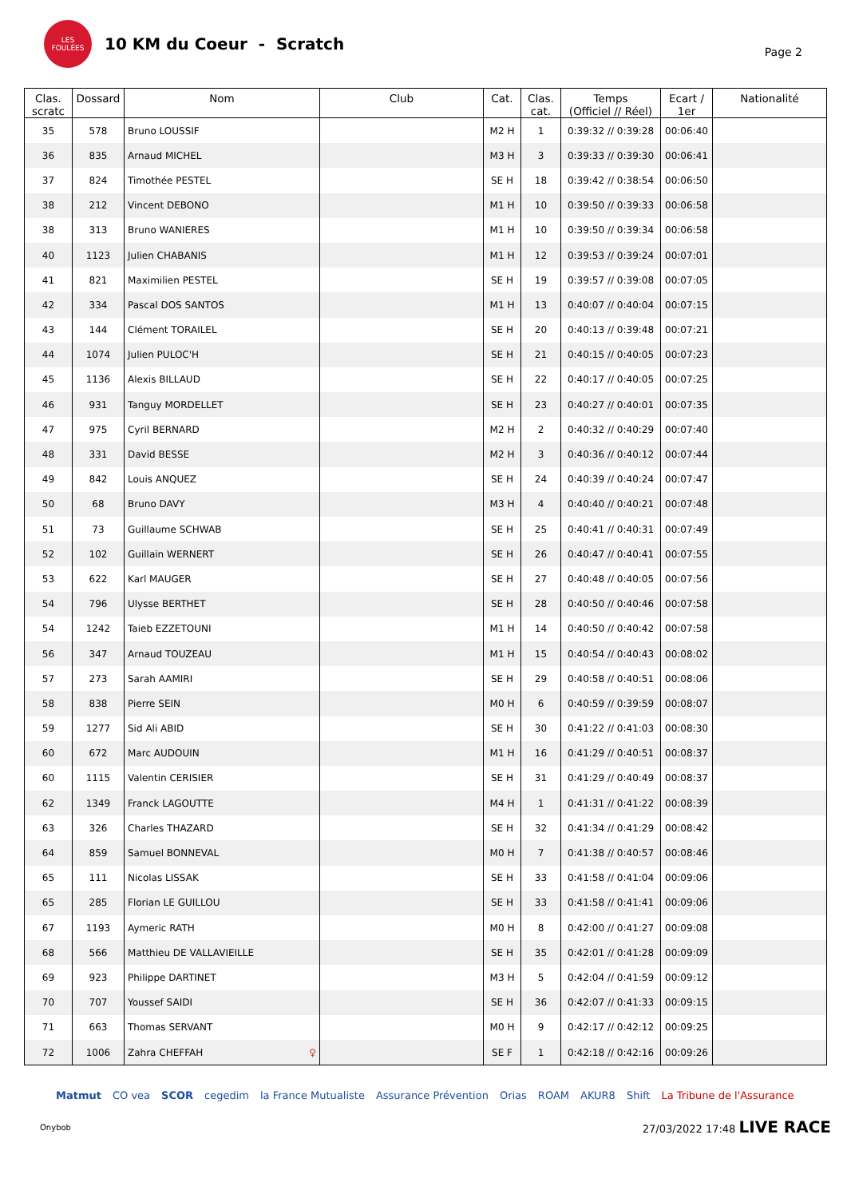LES FOULÉES
10 KM du Coeur - Scratch
Page 2
| Clas. scratc | Dossard | Nom | Club | Cat. | Clas. cat. | Temps (Officiel // Réel) | Ecart / 1er | Nationalité |
| --- | --- | --- | --- | --- | --- | --- | --- | --- |
| 35 | 578 | Bruno LOUSSIF | | M2 H | 1 | 0:39:32 // 0:39:28 | 00:06:40 | |
| 36 | 835 | Arnaud MICHEL | | M3 H | 3 | 0:39:33 // 0:39:30 | 00:06:41 | |
| 37 | 824 | Timothée PESTEL | | SE H | 18 | 0:39:42 // 0:38:54 | 00:06:50 | |
| 38 | 212 | Vincent DEBONO | | M1 H | 10 | 0:39:50 // 0:39:33 | 00:06:58 | |
| 38 | 313 | Bruno WANIERES | | M1 H | 10 | 0:39:50 // 0:39:34 | 00:06:58 | |
| 40 | 1123 | Julien CHABANIS | | M1 H | 12 | 0:39:53 // 0:39:24 | 00:07:01 | |
| 41 | 821 | Maximilien PESTEL | | SE H | 19 | 0:39:57 // 0:39:08 | 00:07:05 | |
| 42 | 334 | Pascal DOS SANTOS | | M1 H | 13 | 0:40:07 // 0:40:04 | 00:07:15 | |
| 43 | 144 | Clément TORAILEL | | SE H | 20 | 0:40:13 // 0:39:48 | 00:07:21 | |
| 44 | 1074 | Julien PULOC'H | | SE H | 21 | 0:40:15 // 0:40:05 | 00:07:23 | |
| 45 | 1136 | Alexis BILLAUD | | SE H | 22 | 0:40:17 // 0:40:05 | 00:07:25 | |
| 46 | 931 | Tanguy MORDELLET | | SE H | 23 | 0:40:27 // 0:40:01 | 00:07:35 | |
| 47 | 975 | Cyril BERNARD | | M2 H | 2 | 0:40:32 // 0:40:29 | 00:07:40 | |
| 48 | 331 | David BESSE | | M2 H | 3 | 0:40:36 // 0:40:12 | 00:07:44 | |
| 49 | 842 | Louis ANQUEZ | | SE H | 24 | 0:40:39 // 0:40:24 | 00:07:47 | |
| 50 | 68 | Bruno DAVY | | M3 H | 4 | 0:40:40 // 0:40:21 | 00:07:48 | |
| 51 | 73 | Guillaume SCHWAB | | SE H | 25 | 0:40:41 // 0:40:31 | 00:07:49 | |
| 52 | 102 | Guillain WERNERT | | SE H | 26 | 0:40:47 // 0:40:41 | 00:07:55 | |
| 53 | 622 | Karl MAUGER | | SE H | 27 | 0:40:48 // 0:40:05 | 00:07:56 | |
| 54 | 796 | Ulysse BERTHET | | SE H | 28 | 0:40:50 // 0:40:46 | 00:07:58 | |
| 54 | 1242 | Taieb EZZETOUNI | | M1 H | 14 | 0:40:50 // 0:40:42 | 00:07:58 | |
| 56 | 347 | Arnaud TOUZEAU | | M1 H | 15 | 0:40:54 // 0:40:43 | 00:08:02 | |
| 57 | 273 | Sarah AAMIRI | | SE H | 29 | 0:40:58 // 0:40:51 | 00:08:06 | |
| 58 | 838 | Pierre SEIN | | M0 H | 6 | 0:40:59 // 0:39:59 | 00:08:07 | |
| 59 | 1277 | Sid Ali ABID | | SE H | 30 | 0:41:22 // 0:41:03 | 00:08:30 | |
| 60 | 672 | Marc AUDOUIN | | M1 H | 16 | 0:41:29 // 0:40:51 | 00:08:37 | |
| 60 | 1115 | Valentin CERISIER | | SE H | 31 | 0:41:29 // 0:40:49 | 00:08:37 | |
| 62 | 1349 | Franck LAGOUTTE | | M4 H | 1 | 0:41:31 // 0:41:22 | 00:08:39 | |
| 63 | 326 | Charles THAZARD | | SE H | 32 | 0:41:34 // 0:41:29 | 00:08:42 | |
| 64 | 859 | Samuel BONNEVAL | | M0 H | 7 | 0:41:38 // 0:40:57 | 00:08:46 | |
| 65 | 111 | Nicolas LISSAK | | SE H | 33 | 0:41:58 // 0:41:04 | 00:09:06 | |
| 65 | 285 | Florian LE GUILLOU | | SE H | 33 | 0:41:58 // 0:41:41 | 00:09:06 | |
| 67 | 1193 | Aymeric RATH | | M0 H | 8 | 0:42:00 // 0:41:27 | 00:09:08 | |
| 68 | 566 | Matthieu DE VALLAVIEILLE | | SE H | 35 | 0:42:01 // 0:41:28 | 00:09:09 | |
| 69 | 923 | Philippe DARTINET | | M3 H | 5 | 0:42:04 // 0:41:59 | 00:09:12 | |
| 70 | 707 | Youssef SAIDI | | SE H | 36 | 0:42:07 // 0:41:33 | 00:09:15 | |
| 71 | 663 | Thomas SERVANT | | M0 H | 9 | 0:42:17 // 0:42:12 | 00:09:25 | |
| 72 | 1006 | Zahra CHEFFAH ♀ | | SE F | 1 | 0:42:18 // 0:42:16 | 00:09:26 | |
Matmut CO vea SCOR cegedim la France Mutualiste Assurance Prévention Orias ROAM AKUR8 Shift La Tribune de l'Assurance
Onybob 27/03/2022 17:48 LIVE RACE